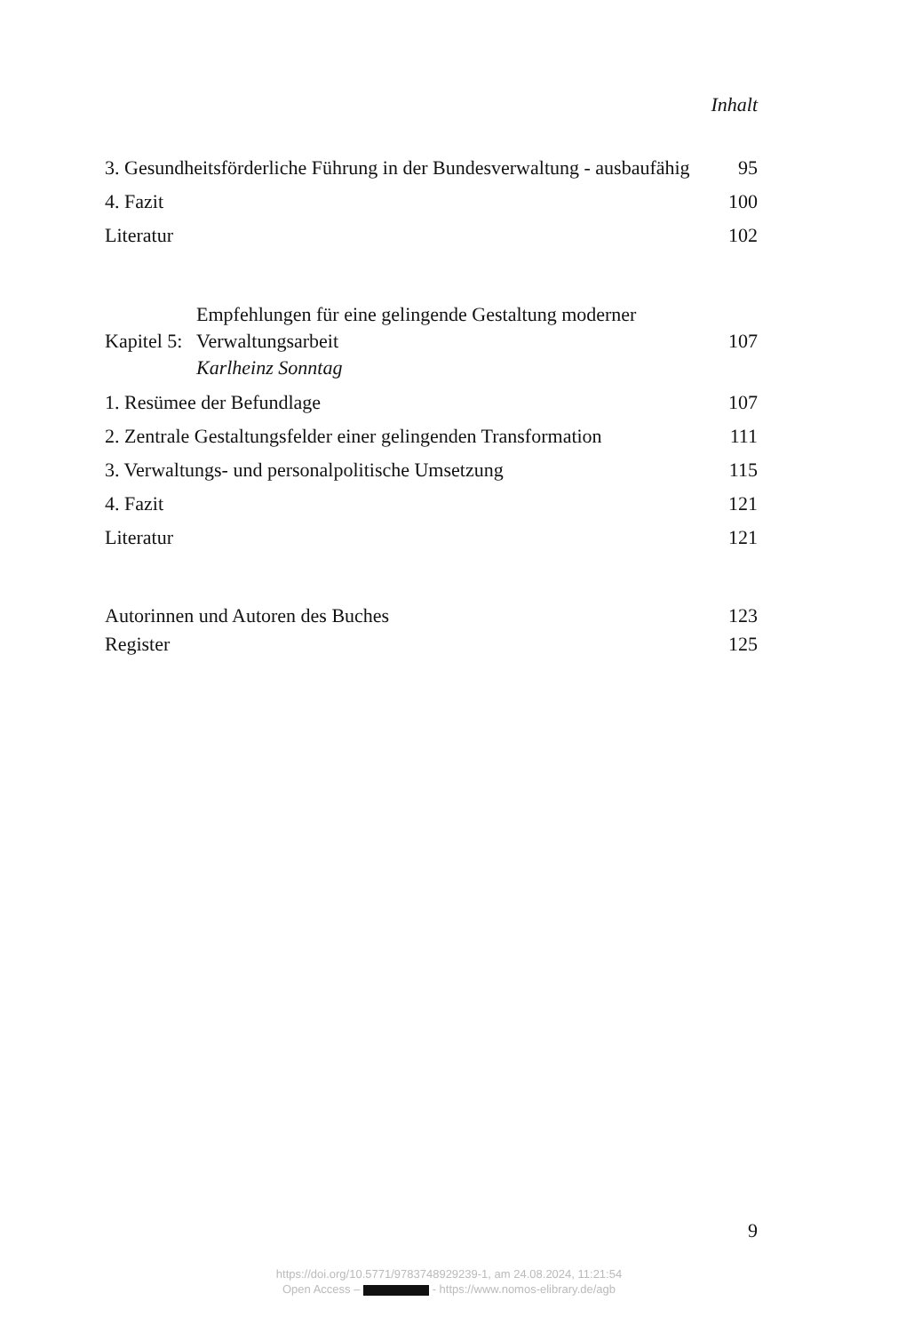Inhalt
3. Gesundheitsförderliche Führung in der Bundesverwaltung - ausbaufähig
95
4. Fazit
100
Literatur
102
Kapitel 5:
Empfehlungen für eine gelingende Gestaltung moderner Verwaltungsarbeit
107
Karlheinz Sonntag
1. Resümee der Befundlage
107
2. Zentrale Gestaltungsfelder einer gelingenden Transformation
111
3. Verwaltungs- und personalpolitische Umsetzung
115
4. Fazit
121
Literatur
121
Autorinnen und Autoren des Buches
123
Register
125
9
https://doi.org/10.5771/9783748929239-1, am 24.08.2024, 11:21:54
Open Access – - https://www.nomos-elibrary.de/agb